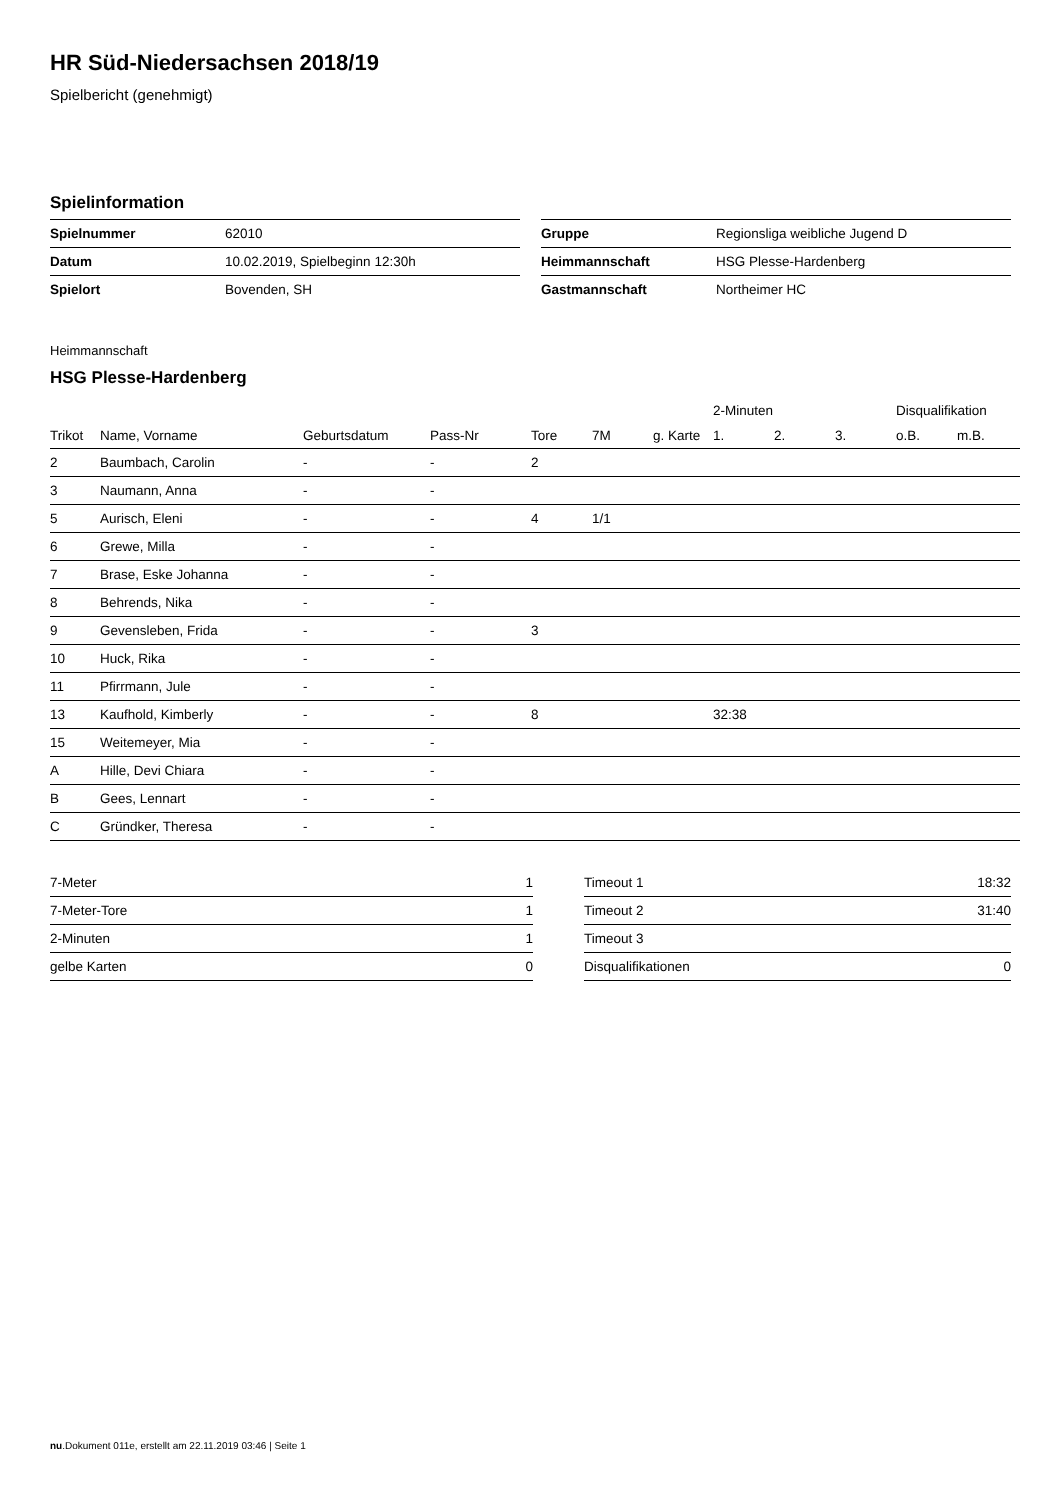HR Süd-Niedersachsen 2018/19
Spielbericht (genehmigt)
Spielinformation
| Spielnummer | 62010 |
| Datum | 10.02.2019, Spielbeginn 12:30h |
| Spielort | Bovenden, SH |
| Gruppe | Regionsliga weibliche Jugend D |
| Heimmannschaft | HSG Plesse-Hardenberg |
| Gastmannschaft | Northeimer HC |
Heimmannschaft
HSG Plesse-Hardenberg
| | | | | | | | 2-Minuten | | | Disqualifikation | |
| --- | --- | --- | --- | --- | --- | --- | --- | --- | --- | --- | --- |
| Trikot | Name, Vorname | Geburtsdatum | Pass-Nr | Tore | 7M | g. Karte | 1. | 2. | 3. | o.B. | m.B. |
| 2 | Baumbach, Carolin | - | - | 2 | | | | | | | |
| 3 | Naumann, Anna | - | - | | | | | | | | |
| 5 | Aurisch, Eleni | - | - | 4 | 1/1 | | | | | | |
| 6 | Grewe, Milla | - | - | | | | | | | | |
| 7 | Brase, Eske Johanna | - | - | | | | | | | | |
| 8 | Behrends, Nika | - | - | | | | | | | | |
| 9 | Gevensleben, Frida | - | - | 3 | | | | | | | |
| 10 | Huck, Rika | - | - | | | | | | | | |
| 11 | Pfirrmann, Jule | - | - | | | | | | | | |
| 13 | Kaufhold, Kimberly | - | - | 8 | | | 32:38 | | | | |
| 15 | Weitemeyer, Mia | - | - | | | | | | | | |
| A | Hille, Devi Chiara | - | - | | | | | | | | |
| B | Gees, Lennart | - | - | | | | | | | | |
| C | Gründker, Theresa | - | - | | | | | | | | |
| 7-Meter | 1 |
| 7-Meter-Tore | 1 |
| 2-Minuten | 1 |
| gelbe Karten | 0 |
| Timeout 1 | 18:32 |
| Timeout 2 | 31:40 |
| Timeout 3 | |
| Disqualifikationen | 0 |
nu.Dokument 011e, erstellt am 22.11.2019 03:46 | Seite 1